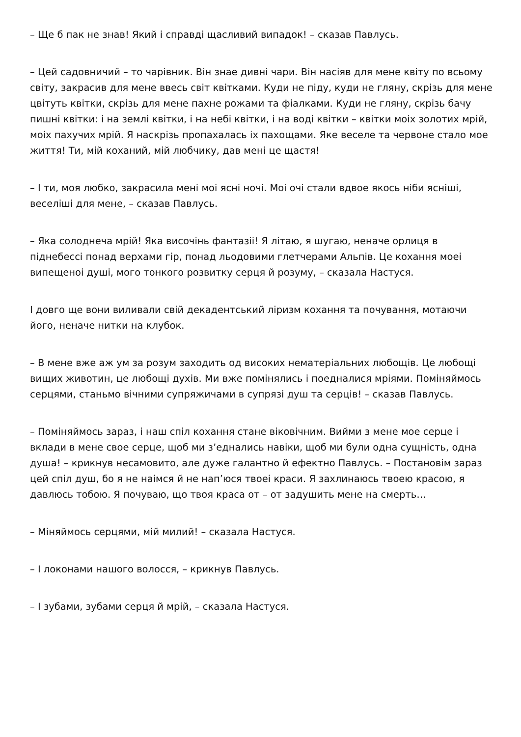– Ще б пак не знав! Який і справді щасливий випадок! – сказав Павлусь.
– Цей садовничий – то чарівник. Він знае дивні чари. Він насіяв для мене квіту по всьому світу, закрасив для мене ввесь світ квітками. Куди не піду, куди не гляну, скрізь для мене цвітуть квітки, скрізь для мене пахне рожами та фіалками. Куди не гляну, скрізь бачу пишні квітки: і на землі квітки, і на небі квітки, і на воді квітки – квітки моіх золотих мрій, моіх пахучих мрій. Я наскрізь пропахалась іх пахощами. Яке веселе та червоне стало мое життя! Ти, мій коханий, мій любчику, дав мені це щастя!
– І ти, моя любко, закрасила мені моі ясні ночі. Моі очі стали вдвое якось ніби ясніші, веселіші для мене, – сказав Павлусь.
– Яка солоднеча мрій! Яка височінь фантазіі! Я літаю, я шугаю, неначе орлиця в піднебессі понад верхами гір, понад льодовими глетчерами Альпів. Це кохання моеі випещеноі душі, мого тонкого розвитку серця й розуму, – сказала Настуся.
І довго ще вони виливали свій декадентський ліризм кохання та почування, мотаючи його, неначе нитки на клубок.
– В мене вже аж ум за розум заходить од високих нематеріальних любощів. Це любощі вищих животин, це любощі духів. Ми вже помінялись і поедналися мріями. Поміняймось серцями, станьмо вічними супряжичами в супрязі душ та серців! – сказав Павлусь.
– Поміняймось зараз, і наш спіл кохання стане віковічним. Вийми з мене мое серце і вклади в мене свое серце, щоб ми з’еднались навіки, щоб ми були одна сущність, одна душа! – крикнув несамовито, але дуже галантно й ефектно Павлусь. – Постановім зараз цей спіл душ, бо я не наімся й не нап’юся твоеі краси. Я захлинаюсь твоею красою, я давлюсь тобою. Я почуваю, що твоя краса от – от задушить мене на смерть…
– Міняймось серцями, мій милий! – сказала Настуся.
– І локонами нашого волосся, – крикнув Павлусь.
– І зубами, зубами серця й мрій, – сказала Настуся.